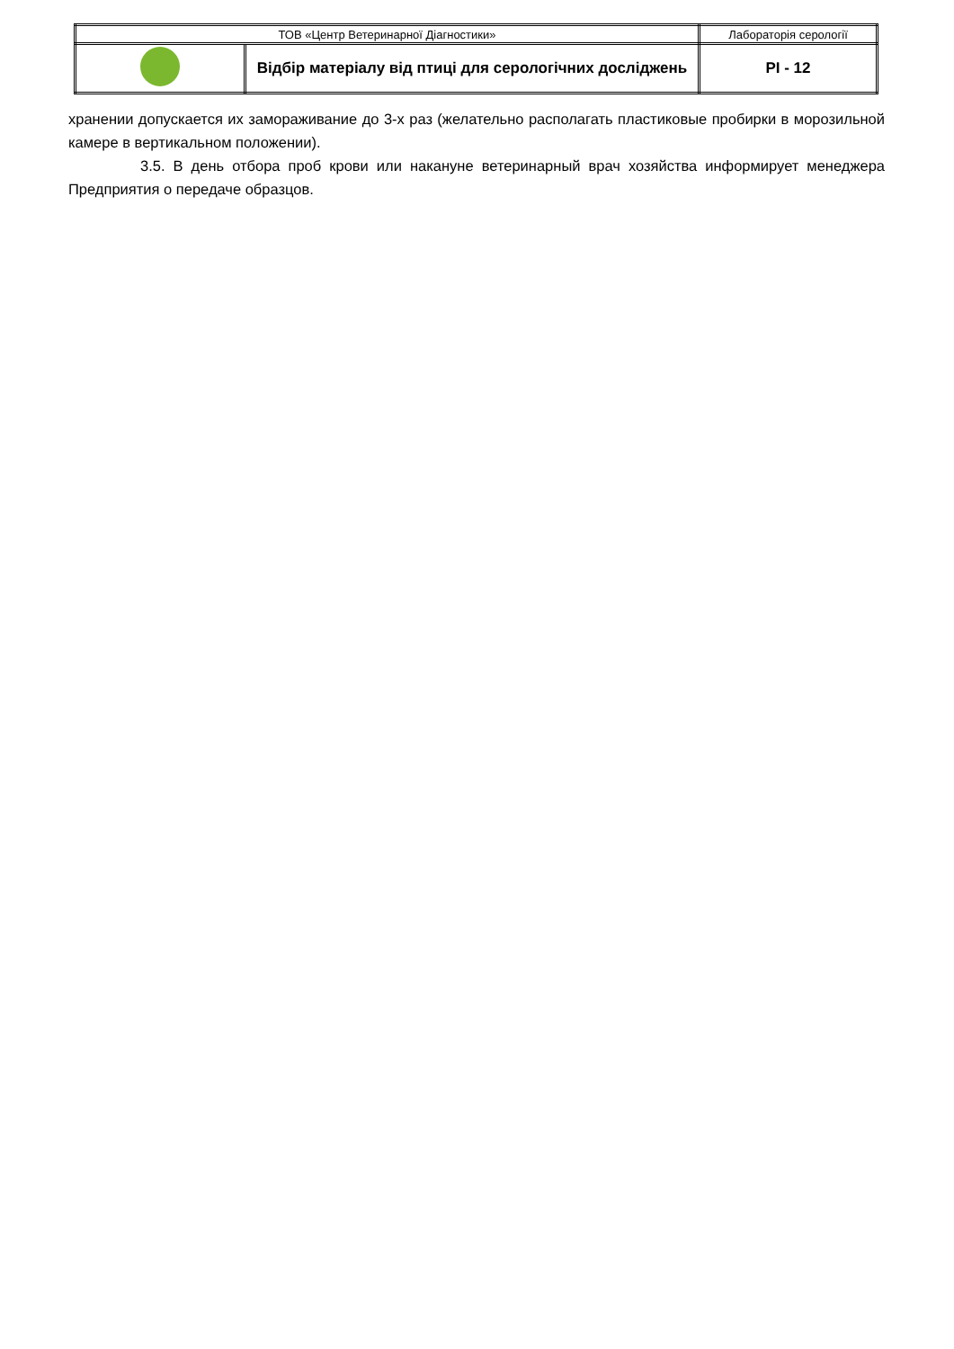| ТОВ «Центр Ветеринарної Діагностики» | | Лабораторія серології | |
| | Відбір матеріалу від птиці для серологічних досліджень | | PI - 12 |
хранении допускается их замораживание до 3-х раз (желательно располагать пластиковые пробирки в морозильной камере в вертикальном положении).
3.5. В день отбора проб крови или накануне ветеринарный врач хозяйства информирует менеджера Предприятия о передаче образцов.